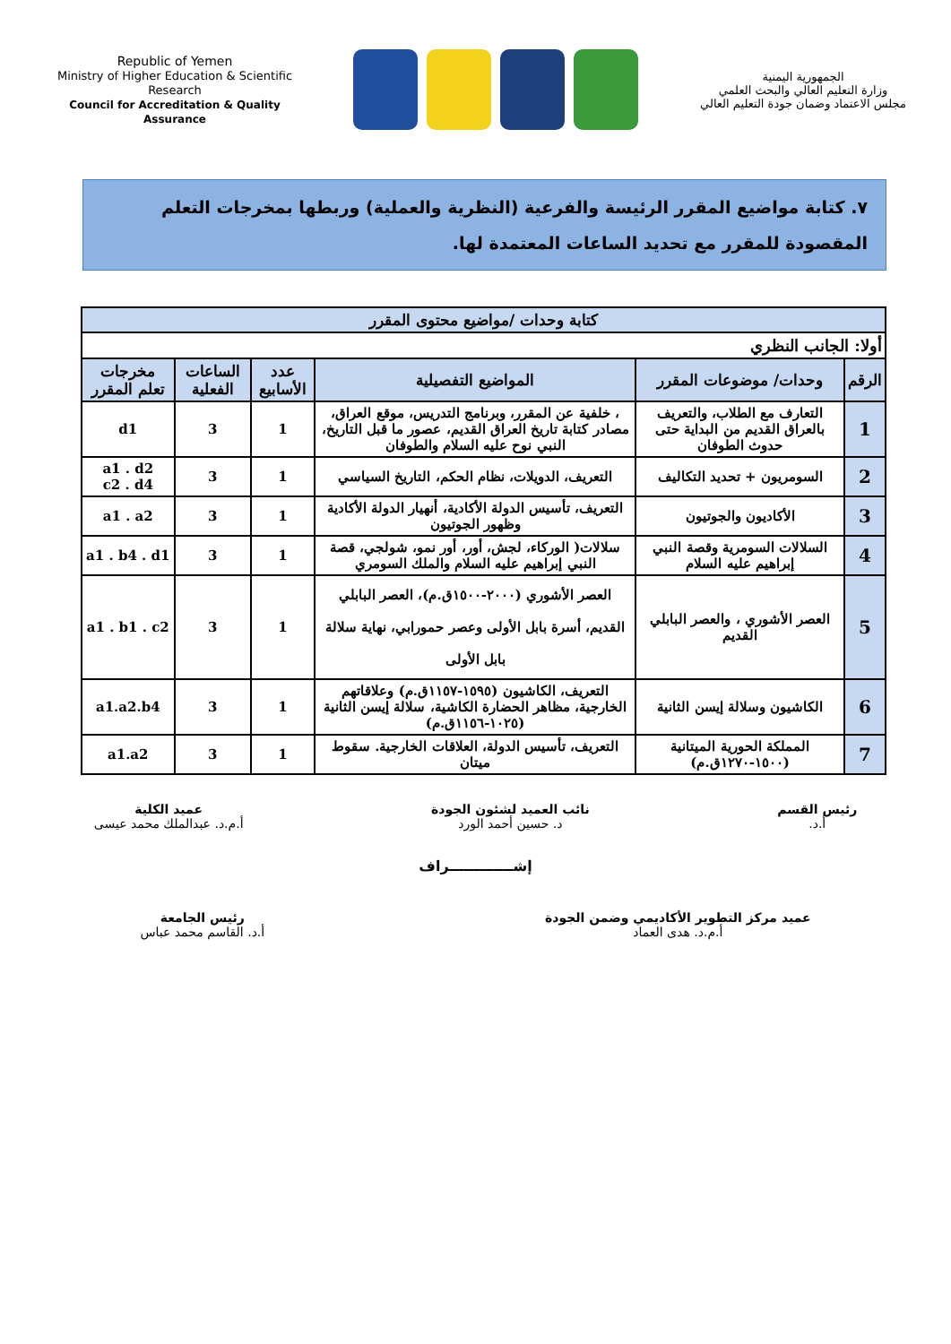Republic of Yemen
Ministry of Higher Education & Scientific Research
Council for Accreditation & Quality Assurance
الجمهورية اليمنية
وزارة التعليم العالي والبحث العلمي
مجلس الاعتماد وضمان جودة التعليم العالي
٧. كتابة مواضيع المقرر الرئيسة والفرعية (النظرية والعملية) وربطها بمخرجات التعلم المقصودة للمقرر مع تحديد الساعات المعتمدة لها.
| كتابة وحدات /مواضيع محتوى المقرر | | | | | |
| --- | --- | --- | --- | --- | --- |
| أولا: الجانب النظري | | | | | |
| الرقم | وحدات/ موضوعات المقرر | المواضيع التفصيلية | عدد الأسابيع | الساعات الفعلية | مخرجات تعلم المقرر |
| 1 | التعارف مع الطلاب، والتعريف بالعراق القديم من البداية حتى حدوث الطوفان | ، خلفية عن المقرر، وبرنامج التدريس، موقع العراق، مصادر كتابة تاريخ العراق القديم، عصور ما قبل التاريخ، النبي نوح عليه السلام والطوفان | 1 | 3 | d1 |
| 2 | السومريون + تحديد التكاليف | التعريف، الدويلات، نظام الحكم، التاريخ السياسي | 1 | 3 | a1 . d2 c2 . d4 |
| 3 | الأكاديون والجوتيون | التعريف، تأسيس الدولة الأكادية، أنهيار الدولة الأكادية وظهور الجوتيون | 1 | 3 | a1 . a2 |
| 4 | السلالات السومرية وقصة النبي إبراهيم عليه السلام | سلالات( الوركاء، لجش، أور، أور نمو، شولجي، قصة النبي إبراهيم عليه السلام والملك السومري | 1 | 3 | a1 . b4 . d1 |
| 5 | العصر الأشوري ، والعصر البابلي القديم | العصر الأشوري (٢٠٠٠-١٥٠٠ق.م)، العصر البابلي القديم، أسرة بابل الأولى وعصر حمورابي، نهاية سلالة بابل الأولى | 1 | 3 | a1 . b1 . c2 |
| 6 | الكاشيون وسلالة إيسن الثانية | التعريف، الكاشيون (١٥٩٥-١١٥٧ق.م) وعلاقاتهم الخارجية، مظاهر الحضارة الكاشية، سلالة إيسن الثانية (١٠٢٥-١١٥٦ق.م) | 1 | 3 | a1.a2.b4 |
| 7 | المملكة الحورية الميتانية (١٥٠٠-١٢٧٠ق.م) | التعريف، تأسيس الدولة، العلاقات الخارجية. سقوط ميتان | 1 | 3 | a1.a2 |
رئيس القسم
أ.د.
نائب العميد لشئون الجودة
د. حسين أحمد الورد
عميد الكلية
أ.م.د. عبدالملك محمد عيسى
إشـــــــــــــراف
عميد مركز التطوير الأكاديمي وضمن الجودة
أ.م.د. هدى العماد
رئيس الجامعة
أ.د. القاسم محمد عباس